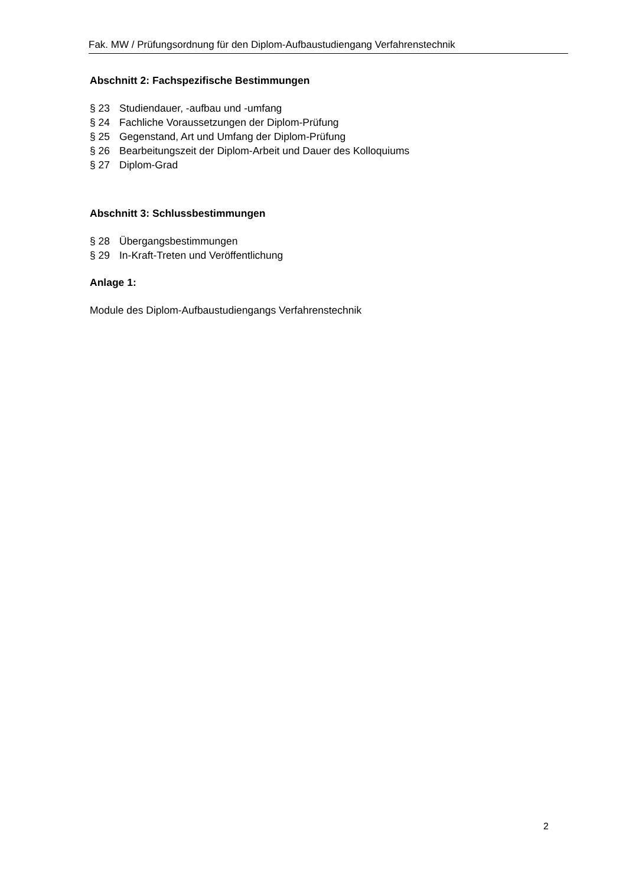Fak. MW / Prüfungsordnung für den Diplom-Aufbaustudiengang Verfahrenstechnik
Abschnitt 2: Fachspezifische Bestimmungen
§ 23 Studiendauer, -aufbau und -umfang
§ 24 Fachliche Voraussetzungen der Diplom-Prüfung
§ 25 Gegenstand, Art und Umfang der Diplom-Prüfung
§ 26 Bearbeitungszeit der Diplom-Arbeit und Dauer des Kolloquiums
§ 27 Diplom-Grad
Abschnitt 3: Schlussbestimmungen
§ 28 Übergangsbestimmungen
§ 29 In-Kraft-Treten und Veröffentlichung
Anlage 1:
Module des Diplom-Aufbaustudiengangs Verfahrenstechnik
2